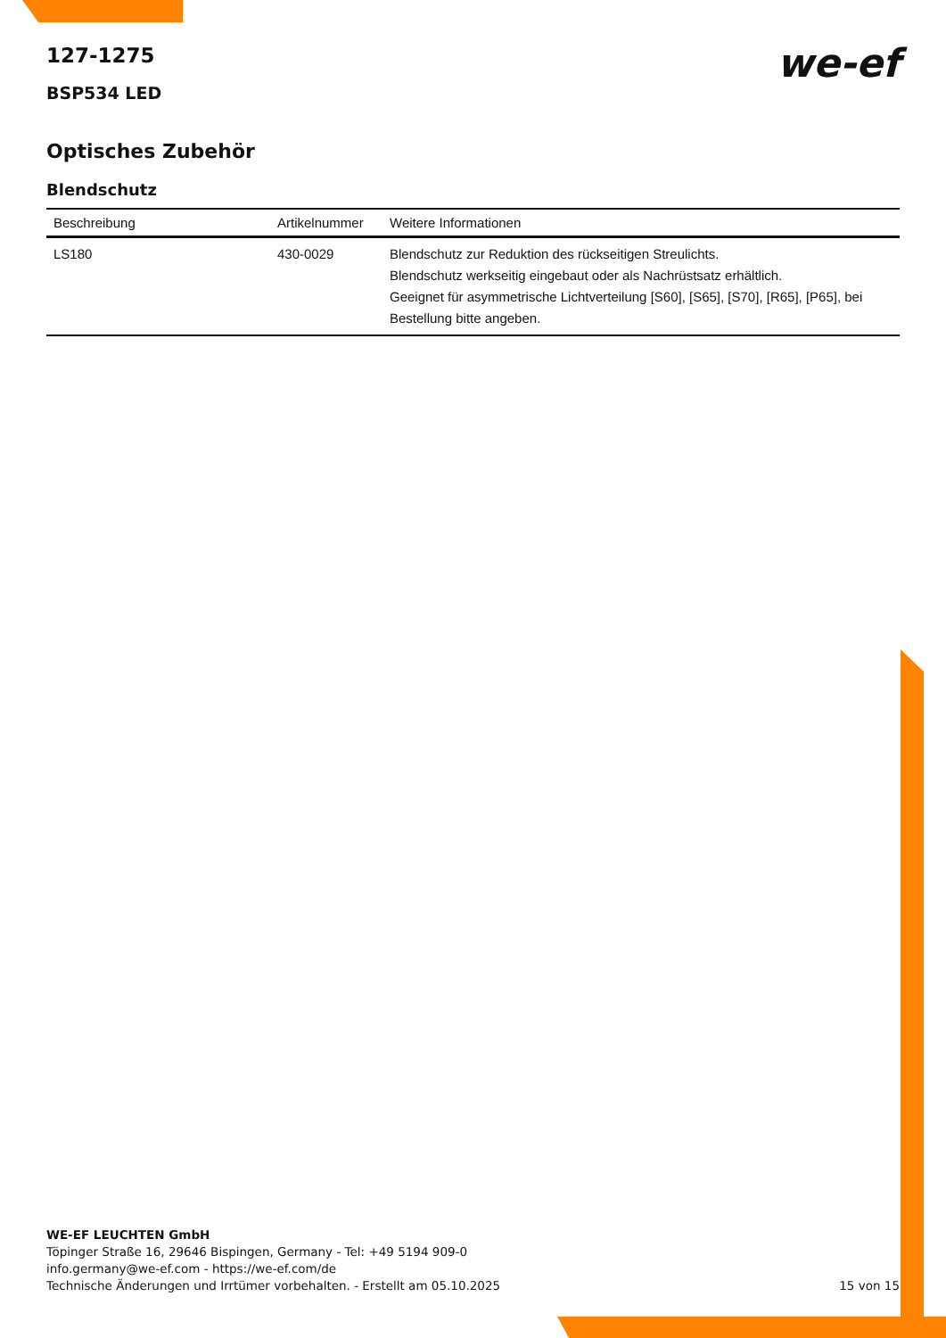127-1275
BSP534 LED
we-ef
Optisches Zubehör
Blendschutz
| Beschreibung | Artikelnummer | Weitere Informationen |
| --- | --- | --- |
| LS180 | 430-0029 | Blendschutz zur Reduktion des rückseitigen Streulichts. Blendschutz werkseitig eingebaut oder als Nachrüstsatz erhältlich. Geeignet für asymmetrische Lichtverteilung [S60], [S65], [S70], [R65], [P65], bei Bestellung bitte angeben. |
WE-EF LEUCHTEN GmbH
Töpinger Straße 16, 29646 Bispingen, Germany - Tel: +49 5194 909-0
info.germany@we-ef.com - https://we-ef.com/de
Technische Änderungen und Irrtümer vorbehalten. - Erstellt am 05.10.2025
15 von 15